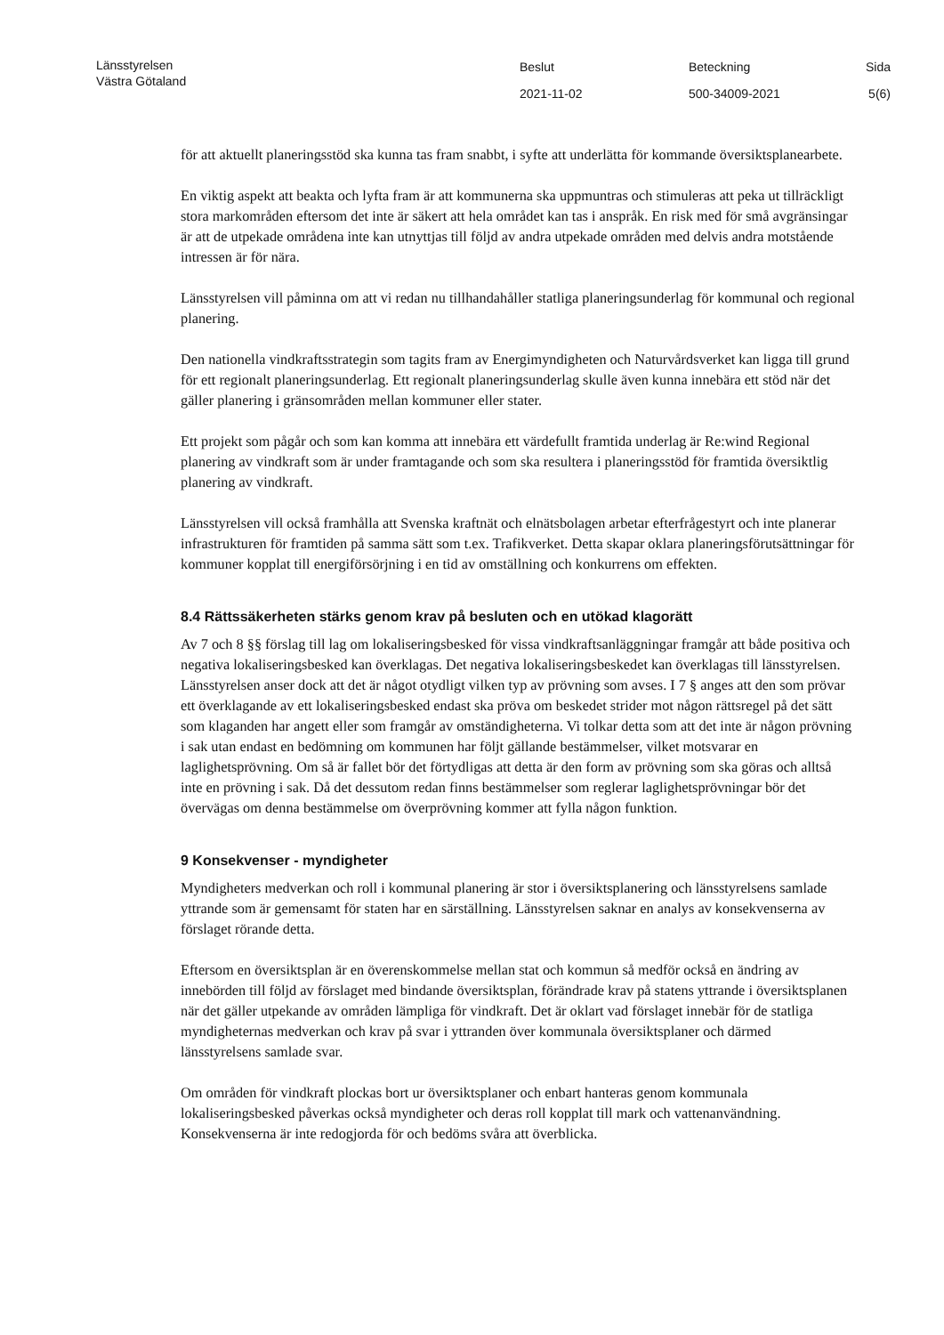Länsstyrelsen
Västra Götaland
Beslut
2021-11-02
Beteckning
500-34009-2021
Sida
5(6)
för att aktuellt planeringsstöd ska kunna tas fram snabbt, i syfte att underlätta för kommande översiktsplanearbete.
En viktig aspekt att beakta och lyfta fram är att kommunerna ska uppmuntras och stimuleras att peka ut tillräckligt stora markområden eftersom det inte är säkert att hela området kan tas i anspråk. En risk med för små avgränsingar är att de utpekade områdena inte kan utnyttjas till följd av andra utpekade områden med delvis andra motstående intressen är för nära.
Länsstyrelsen vill påminna om att vi redan nu tillhandahåller statliga planeringsunderlag för kommunal och regional planering.
Den nationella vindkraftsstrategin som tagits fram av Energimyndigheten och Naturvårdsverket kan ligga till grund för ett regionalt planeringsunderlag. Ett regionalt planeringsunderlag skulle även kunna innebära ett stöd när det gäller planering i gränsområden mellan kommuner eller stater.
Ett projekt som pågår och som kan komma att innebära ett värdefullt framtida underlag är Re:wind Regional planering av vindkraft som är under framtagande och som ska resultera i planeringsstöd för framtida översiktlig planering av vindkraft.
Länsstyrelsen vill också framhålla att Svenska kraftnät och elnätsbolagen arbetar efterfrågestyrt och inte planerar infrastrukturen för framtiden på samma sätt som t.ex. Trafikverket. Detta skapar oklara planeringsförutsättningar för kommuner kopplat till energiförsörjning i en tid av omställning och konkurrens om effekten.
8.4 Rättssäkerheten stärks genom krav på besluten och en utökad klagorätt
Av 7 och 8 §§ förslag till lag om lokaliseringsbesked för vissa vindkraftsanläggningar framgår att både positiva och negativa lokaliseringsbesked kan överklagas. Det negativa lokaliseringsbeskedet kan överklagas till länsstyrelsen. Länsstyrelsen anser dock att det är något otydligt vilken typ av prövning som avses. I 7 § anges att den som prövar ett överklagande av ett lokaliseringsbesked endast ska pröva om beskedet strider mot någon rättsregel på det sätt som klaganden har angett eller som framgår av omständigheterna. Vi tolkar detta som att det inte är någon prövning i sak utan endast en bedömning om kommunen har följt gällande bestämmelser, vilket motsvarar en laglighetsprövning. Om så är fallet bör det förtydligas att detta är den form av prövning som ska göras och alltså inte en prövning i sak. Då det dessutom redan finns bestämmelser som reglerar laglighetsprövningar bör det övervägas om denna bestämmelse om överprövning kommer att fylla någon funktion.
9 Konsekvenser - myndigheter
Myndigheters medverkan och roll i kommunal planering är stor i översiktsplanering och länsstyrelsens samlade yttrande som är gemensamt för staten har en särställning. Länsstyrelsen saknar en analys av konsekvenserna av förslaget rörande detta.
Eftersom en översiktsplan är en överenskommelse mellan stat och kommun så medför också en ändring av innebörden till följd av förslaget med bindande översiktsplan, förändrade krav på statens yttrande i översiktsplanen när det gäller utpekande av områden lämpliga för vindkraft. Det är oklart vad förslaget innebär för de statliga myndigheternas medverkan och krav på svar i yttranden över kommunala översiktsplaner och därmed länsstyrelsens samlade svar.
Om områden för vindkraft plockas bort ur översiktsplaner och enbart hanteras genom kommunala lokaliseringsbesked påverkas också myndigheter och deras roll kopplat till mark och vattenanvändning. Konsekvenserna är inte redogjorda för och bedöms svåra att överblicka.